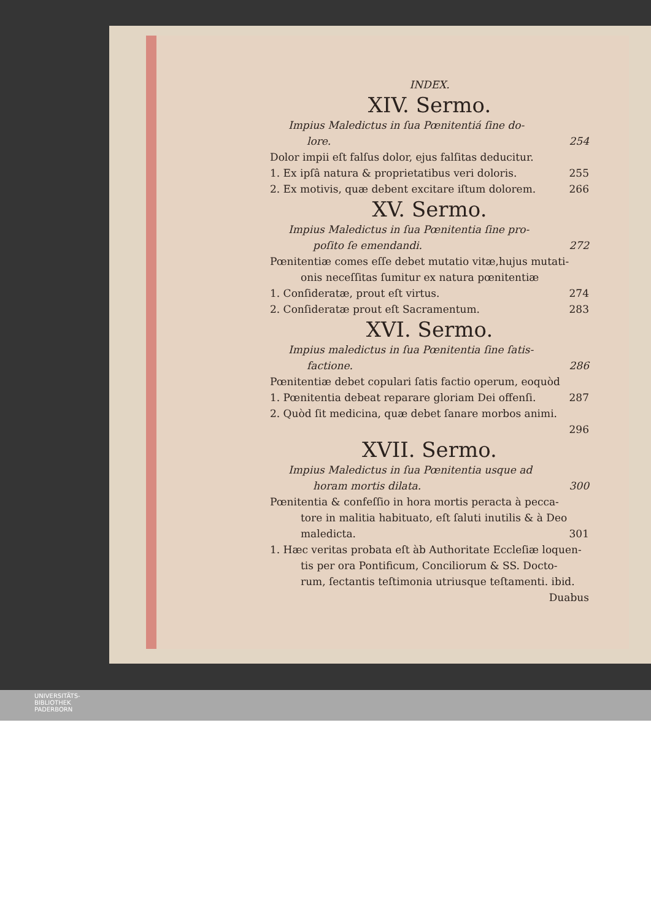INDEX.
XIV. Sermo.
Impius Maledictus in ſua Pœnitentiá ſine do-
lore. 254
Dolor impii eſt falſus dolor, ejus falſitas deducitur.
1. Ex ipſâ natura & proprietatibus veri doloris. 255
2. Ex motivis, quæ debent excitare iſtum dolorem. 266
XV. Sermo.
Impius Maledictus in ſua Pœnitentia ſine pro-
poſito ſe emendandi. 272
Pœnitentiæ comes eſſe debet mutatio vitæ,hujus mutati-
onis neceſſitas ſumitur ex natura pœnitentiæ
1. Conſideratæ, prout eſt virtus. 274
2. Conſideratæ prout eſt Sacramentum. 283
XVI. Sermo.
Impius maledictus in ſua Pœnitentia ſine ſatis-
factione. 286
Pœnitentiæ debet copulari ſatis factio operum, eoquòd
1. Pœnitentia debeat reparare gloriam Dei offenſi. 287
2. Quòd ſit medicina, quæ debet ſanare morbos animi.
296
XVII. Sermo.
Impius Maledictus in ſua Pœnitentia usque ad
horam mortis dilata. 300
Pœnitentia & confeſſio in hora mortis peracta à pecca-
tore in malitia habituato, eſt ſaluti inutilis & à Deo
maledicta. 301
1. Hæc veritas probata eſt àb Authoritate Eccleſiæ loquen-
tis per ora Pontificum, Conciliorum & SS. Docto-
rum, ſectantis teſtimonia utriusque teſtamenti. ibid.
Duabus
UNIVERSITÄTS-
BIBLIOTHEK
PADERBORN